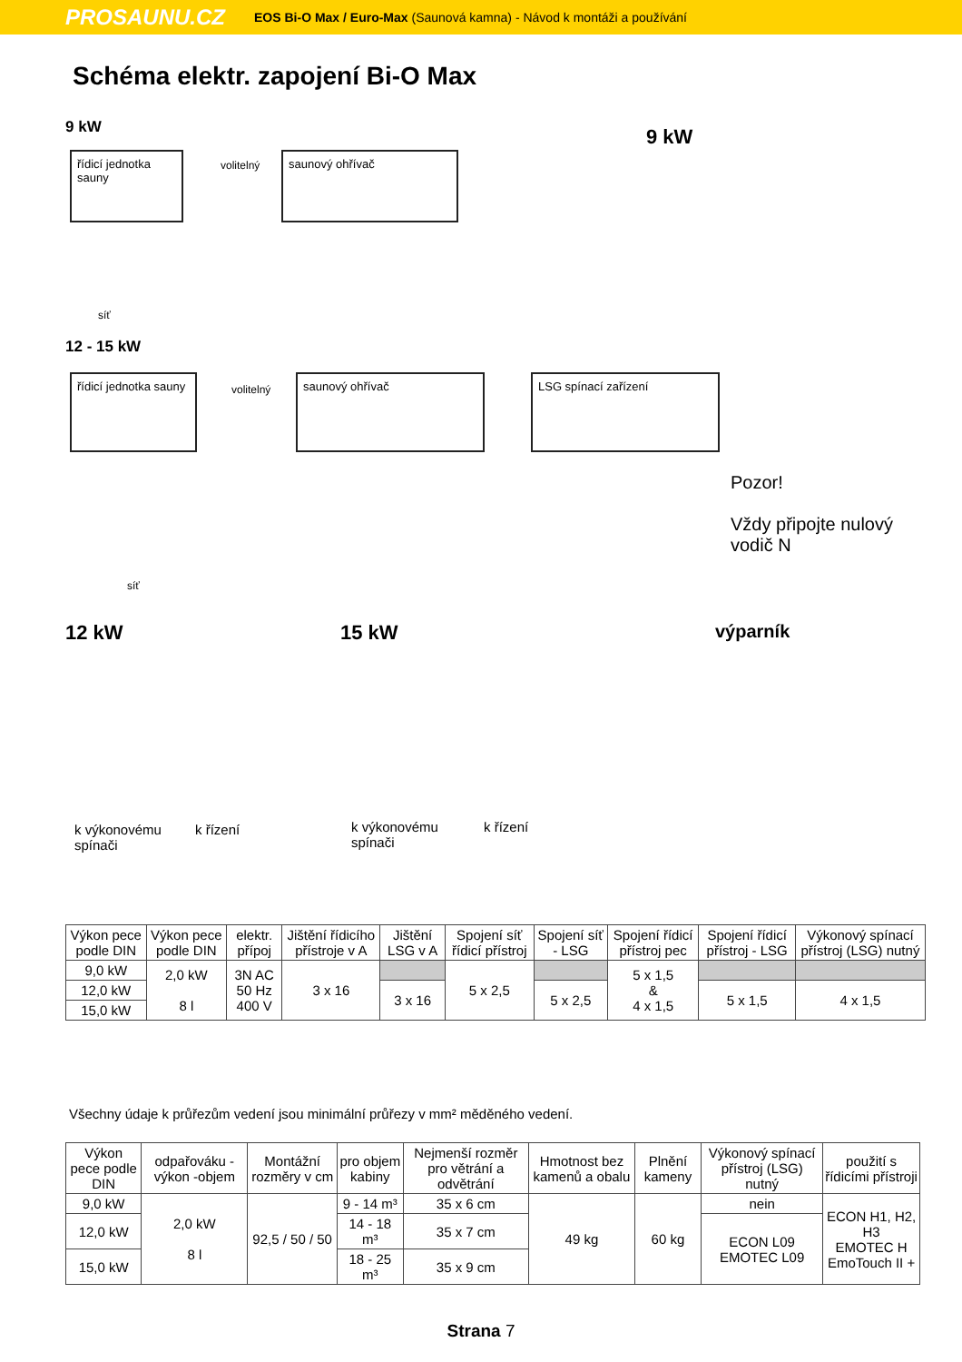PROSAUNU.CZ EOS Bi-O Max / Euro-Max (Saunová kamna) - Návod k montáži a používání
Schéma elektr. zapojení Bi-O Max
9 kW 9 kW
řídicí jednotka sauny
volitelný
saunový ohřívač
síť
12 - 15 kW
řídicí jednotka sauny
volitelný
saunový ohřívač LSG spínací zařízení
Pozor!
Vždy připojte nulový
vodič N
síť
12 kW 15 kW výparník
k výkonovému
spínači
k řízení
k výkonovému
spínači
k řízení
| Výkon pece podle DIN | Výkon pece podle DIN | elektr. přípoj | Jištění řídicího přístroje v A | Jištění LSG v A | Spojení síť řídicí přístroj | Spojení síť - LSG | Spojení řídicí přístroj pec | Spojení řídicí přístroj - LSG | Výkonový spínací přístroj (LSG) nutný |
| --- | --- | --- | --- | --- | --- | --- | --- | --- | --- |
| 9,0 kW | 2,0 kW 8 l | 3N AC 50 Hz 400 V | 3 x 16 | | 5 x 2,5 | | 5 x 1,5 & 4 x 1,5 | | |
| 12,0 kW | | | | 3 x 16 | | 5 x 2,5 | | 5 x 1,5 | 4 x 1,5 |
| 15,0 kW | | | | | | | | | |
Všechny údaje k průřezům vedení jsou minimální průřezy v mm² měděného vedení.
| Výkon pece podle DIN | odpařováku -výkon -objem | Montážní rozměry v cm | pro objem kabiny | Nejmenší rozměr pro větrání a odvětrání | Hmotnost bez kamenů a obalu | Plnění kameny | Výkonový spínací přístroj (LSG) nutný | použití s řídicími přístroji |
| --- | --- | --- | --- | --- | --- | --- | --- | --- |
| 9,0 kW | 2,0 kW 8 l | 92,5 / 50 / 50 | 9 - 14 m³ | 35 x 6 cm | 49 kg | 60 kg | nein | ECON H1, H2, H3 EMOTEC H EmoTouch II + |
| 12,0 kW | | | 14 - 18 m³ | 35 x 7 cm | | | ECON L09 EMOTEC L09 | |
| 15,0 kW | | | 18 - 25 m³ | 35 x 9 cm | | | | |
Strana 7